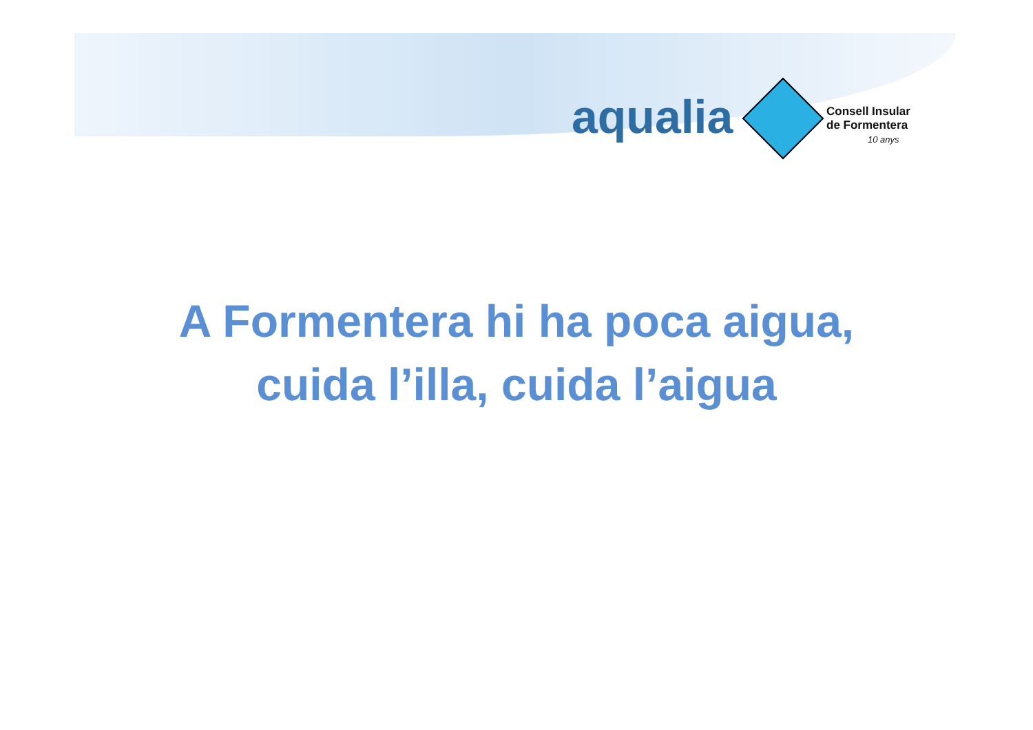aqualia
Consell Insular
de Formentera
10 anys
A Formentera hi ha poca aigua,
cuida l’illa, cuida l’aigua